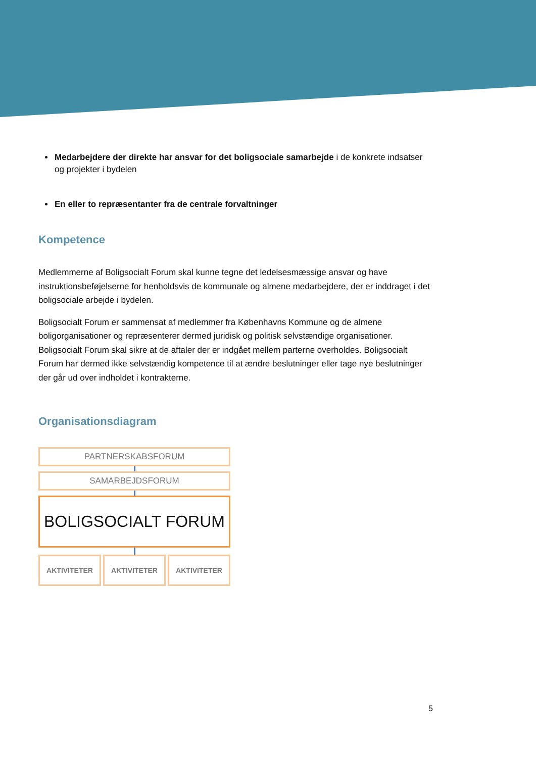Medarbejdere der direkte har ansvar for det boligsociale samarbejde i de konkrete indsatser og projekter i bydelen
En eller to repræsentanter fra de centrale forvaltninger
Kompetence
Medlemmerne af Boligsocialt Forum skal kunne tegne det ledelsesmæssige ansvar og have instruktionsbeføjelserne for henholdsvis de kommunale og almene medarbejdere, der er inddraget i det boligsociale arbejde i bydelen.
Boligsocialt Forum er sammensat af medlemmer fra Københavns Kommune og de almene boligorganisationer og repræsenterer dermed juridisk og politisk selvstændige organisationer. Boligsocialt Forum skal sikre at de aftaler der er indgået mellem parterne overholdes. Boligsocialt Forum har dermed ikke selvstændig kompetence til at ændre beslutninger eller tage nye beslutninger der går ud over indholdet i kontrakterne.
Organisationsdiagram
PARTNERSKABSFORUM
SAMARBEJDSFORUM
BOLIGSOCIALT FORUM
AKTIVITETER AKTIVITETER AKTIVITETER
5